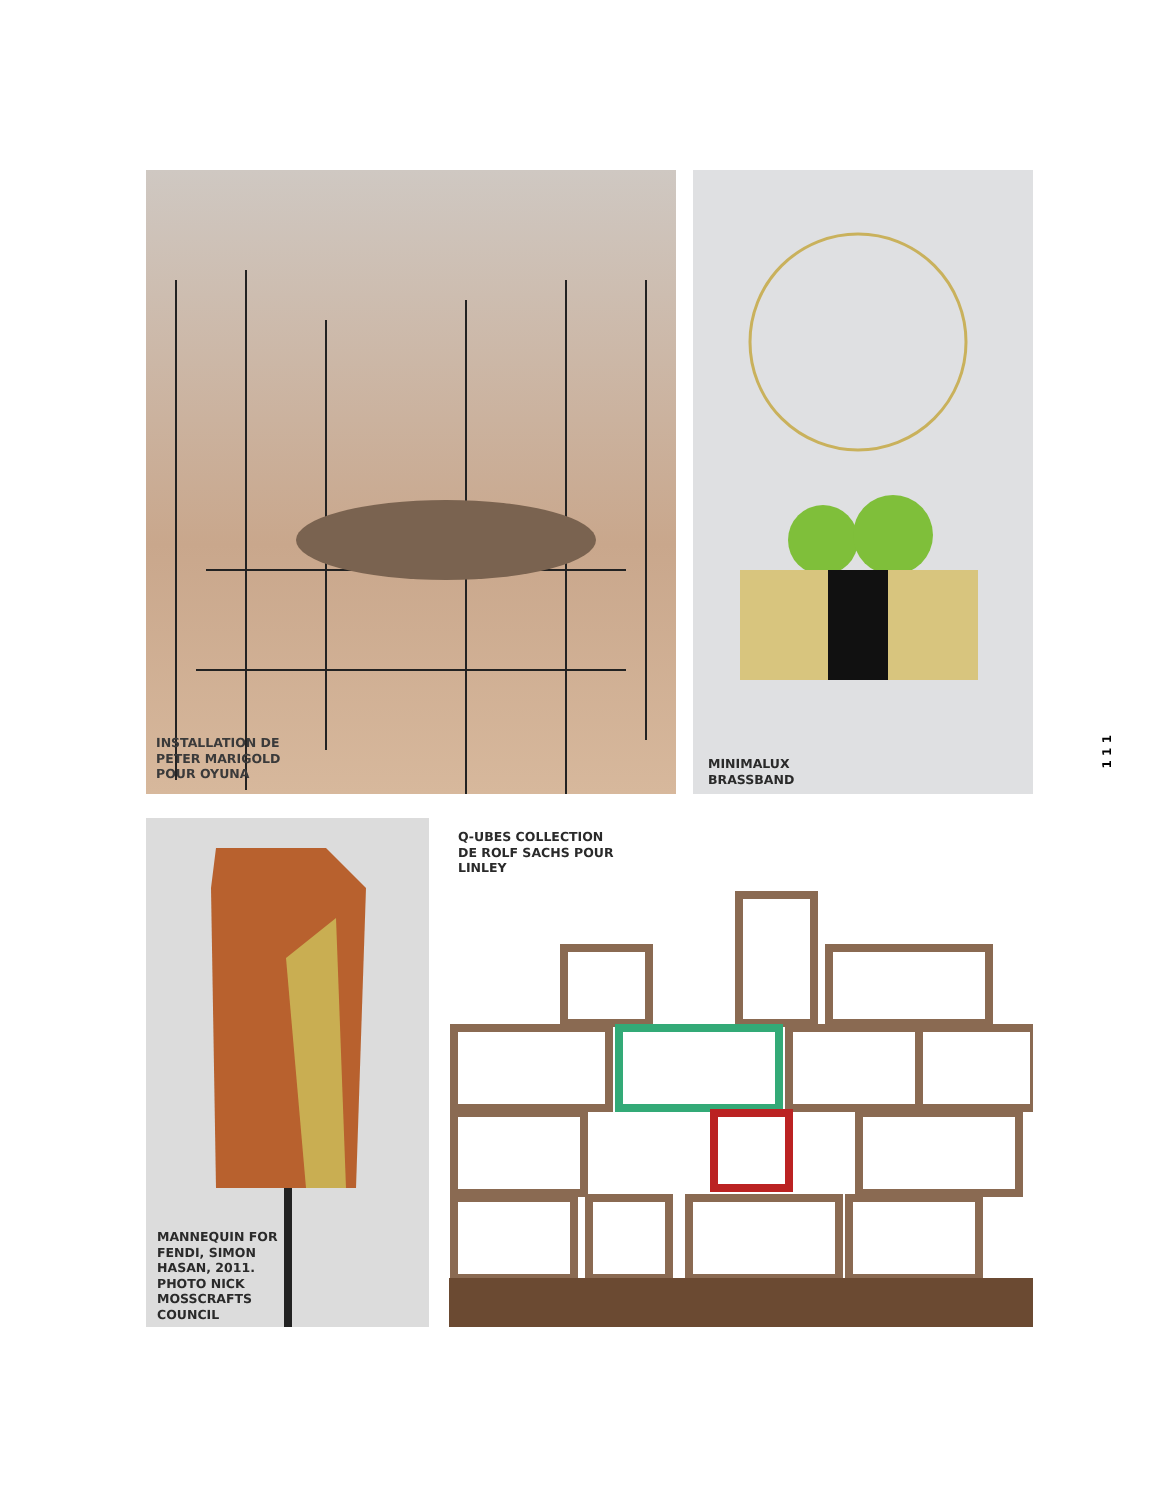INSTALLATION DE
PETER MARIGOLD
POUR OYUNA
MINIMALUX
BRASSBAND
MANNEQUIN FOR
FENDI, SIMON
HASAN, 2011.
PHOTO NICK
MOSSCRAFTS
COUNCIL
Q-UBES COLLECTION
DE ROLF SACHS POUR
LINLEY
1 1 1